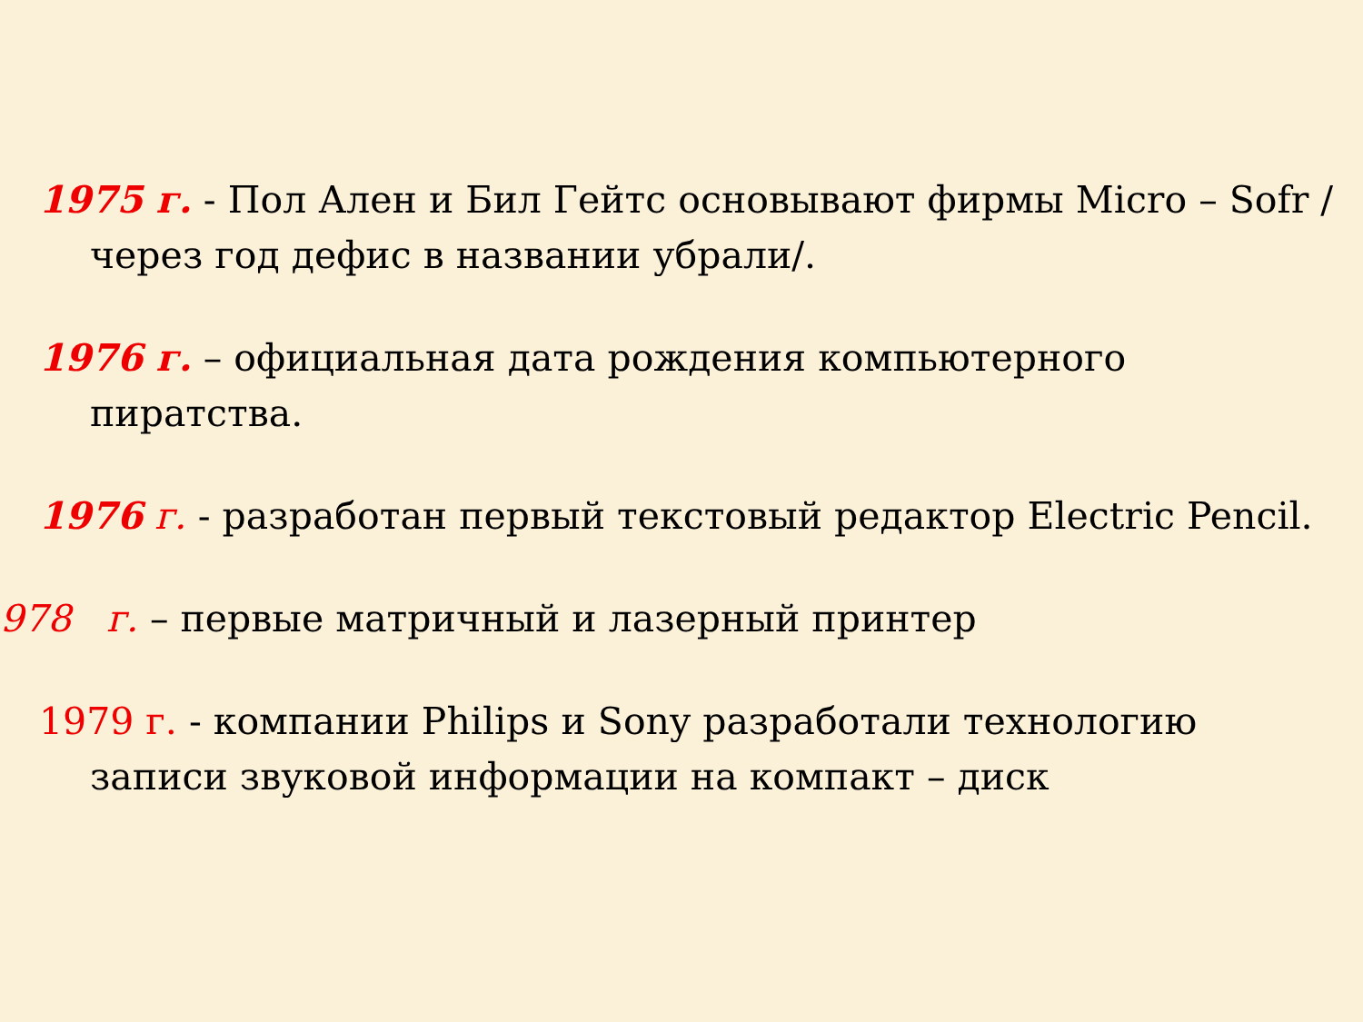1975 г. - Пол Ален и Бил Гейтс основывают фирмы Micro – Sofr /через год дефис в названии убрали/.
1976 г. – официальная дата рождения компьютерного пиратства.
1976 г. - разработан первый текстовый редактор Electric Pencil.
978 г. – первые матричный и лазерный принтер
1979 г. - компании Philips и Sony разработали технологию записи звуковой информации на компакт – диск